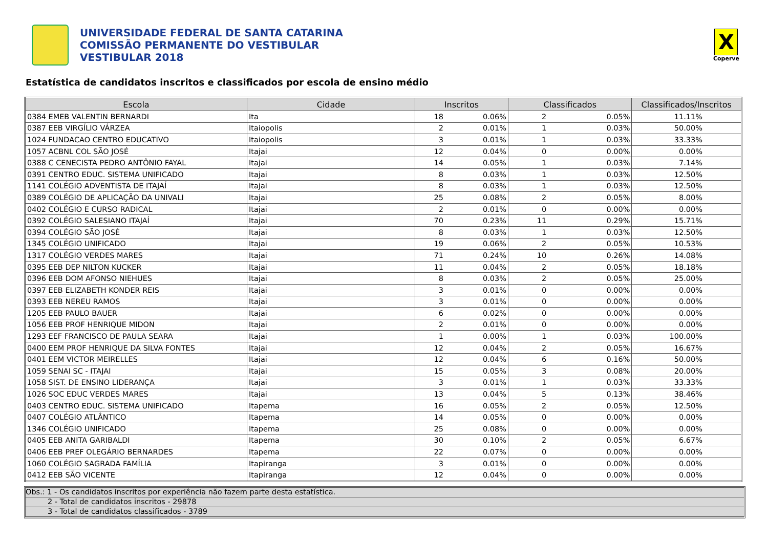UNIVERSIDADE FEDERAL DE SANTA CATARINA
COMISSÃO PERMANENTE DO VESTIBULAR
VESTIBULAR 2018
X
Coperve
Estatística de candidatos inscritos e classificados por escola de ensino médio
| Escola | Cidade | Inscritos | | Classificados | | Classificados/Inscritos |
| --- | --- | --- | --- | --- | --- | --- |
| 0384 EMEB VALENTIN BERNARDI | Ita | 18 | 0.06% | 2 | 0.05% | 11.11% |
| 0387 EEB VIRGÍLIO VÁRZEA | Itaiopolis | 2 | 0.01% | 1 | 0.03% | 50.00% |
| 1024 FUNDACAO CENTRO EDUCATIVO | Itaiopolis | 3 | 0.01% | 1 | 0.03% | 33.33% |
| 1057 ACBNL COL SÃO JOSÉ | Itajai | 12 | 0.04% | 0 | 0.00% | 0.00% |
| 0388 C CENECISTA PEDRO ANTÔNIO FAYAL | Itajai | 14 | 0.05% | 1 | 0.03% | 7.14% |
| 0391 CENTRO EDUC. SISTEMA UNIFICADO | Itajai | 8 | 0.03% | 1 | 0.03% | 12.50% |
| 1141 COLÉGIO ADVENTISTA DE ITAJAÍ | Itajai | 8 | 0.03% | 1 | 0.03% | 12.50% |
| 0389 COLÉGIO DE APLICAÇÃO DA UNIVALI | Itajai | 25 | 0.08% | 2 | 0.05% | 8.00% |
| 0402 COLÉGIO E CURSO RADICAL | Itajai | 2 | 0.01% | 0 | 0.00% | 0.00% |
| 0392 COLÉGIO SALESIANO ITAJAÍ | Itajai | 70 | 0.23% | 11 | 0.29% | 15.71% |
| 0394 COLÉGIO SÃO JOSÉ | Itajai | 8 | 0.03% | 1 | 0.03% | 12.50% |
| 1345 COLÉGIO UNIFICADO | Itajai | 19 | 0.06% | 2 | 0.05% | 10.53% |
| 1317 COLÉGIO VERDES MARES | Itajai | 71 | 0.24% | 10 | 0.26% | 14.08% |
| 0395 EEB DEP NILTON KUCKER | Itajai | 11 | 0.04% | 2 | 0.05% | 18.18% |
| 0396 EEB DOM AFONSO NIEHUES | Itajai | 8 | 0.03% | 2 | 0.05% | 25.00% |
| 0397 EEB ELIZABETH KONDER REIS | Itajai | 3 | 0.01% | 0 | 0.00% | 0.00% |
| 0393 EEB NEREU RAMOS | Itajai | 3 | 0.01% | 0 | 0.00% | 0.00% |
| 1205 EEB PAULO BAUER | Itajai | 6 | 0.02% | 0 | 0.00% | 0.00% |
| 1056 EEB PROF HENRIQUE MIDON | Itajai | 2 | 0.01% | 0 | 0.00% | 0.00% |
| 1293 EEF FRANCISCO DE PAULA SEARA | Itajai | 1 | 0.00% | 1 | 0.03% | 100.00% |
| 0400 EEM PROF HENRIQUE DA SILVA FONTES | Itajai | 12 | 0.04% | 2 | 0.05% | 16.67% |
| 0401 EEM VICTOR MEIRELLES | Itajai | 12 | 0.04% | 6 | 0.16% | 50.00% |
| 1059 SENAI SC - ITAJAI | Itajai | 15 | 0.05% | 3 | 0.08% | 20.00% |
| 1058 SIST. DE ENSINO LIDERANÇA | Itajai | 3 | 0.01% | 1 | 0.03% | 33.33% |
| 1026 SOC EDUC VERDES MARES | Itajai | 13 | 0.04% | 5 | 0.13% | 38.46% |
| 0403 CENTRO EDUC. SISTEMA UNIFICADO | Itapema | 16 | 0.05% | 2 | 0.05% | 12.50% |
| 0407 COLÉGIO ATLÂNTICO | Itapema | 14 | 0.05% | 0 | 0.00% | 0.00% |
| 1346 COLÉGIO UNIFICADO | Itapema | 25 | 0.08% | 0 | 0.00% | 0.00% |
| 0405 EEB ANITA GARIBALDI | Itapema | 30 | 0.10% | 2 | 0.05% | 6.67% |
| 0406 EEB PREF OLEGÁRIO BERNARDES | Itapema | 22 | 0.07% | 0 | 0.00% | 0.00% |
| 1060 COLÉGIO SAGRADA FAMÍLIA | Itapiranga | 3 | 0.01% | 0 | 0.00% | 0.00% |
| 0412 EEB SÃO VICENTE | Itapiranga | 12 | 0.04% | 0 | 0.00% | 0.00% |
Obs.: 1 - Os candidatos inscritos por experiência não fazem parte desta estatística.
2 - Total de candidatos inscritos - 29878
3 - Total de candidatos classificados - 3789